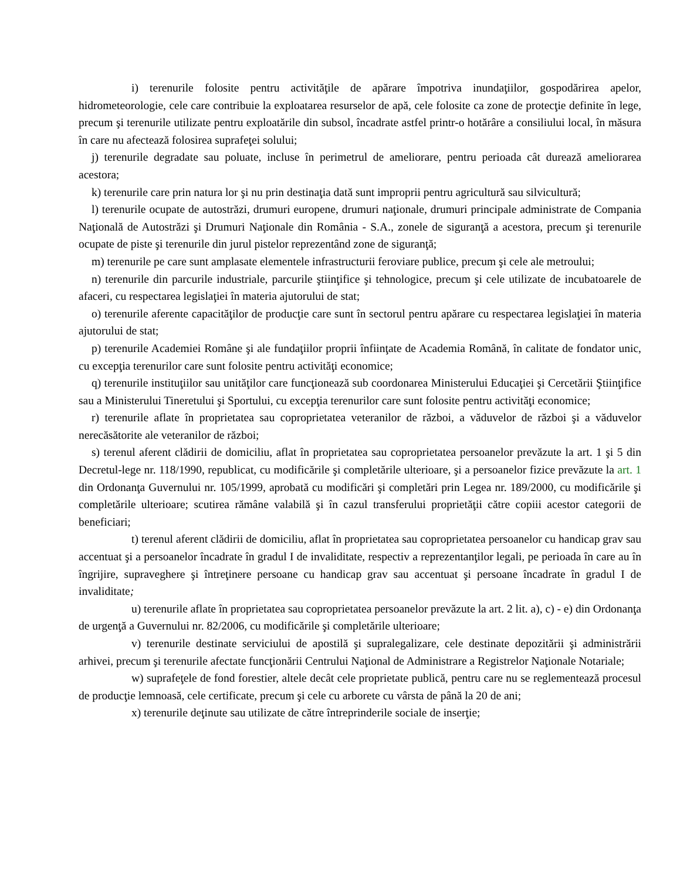i) terenurile folosite pentru activităţile de apărare împotriva inundaţiilor, gospodărirea apelor, hidrometeorologie, cele care contribuie la exploatarea resurselor de apă, cele folosite ca zone de protecţie definite în lege, precum şi terenurile utilizate pentru exploatările din subsol, încadrate astfel printr-o hotărâre a consiliului local, în măsura în care nu afectează folosirea suprafeţei solului;
j) terenurile degradate sau poluate, incluse în perimetrul de ameliorare, pentru perioada cât durează ameliorarea acestora;
k) terenurile care prin natura lor şi nu prin destinaţia dată sunt improprii pentru agricultură sau silvicultură;
l) terenurile ocupate de autostrăzi, drumuri europene, drumuri naţionale, drumuri principale administrate de Compania Naţională de Autostrăzi şi Drumuri Naţionale din România - S.A., zonele de siguranţă a acestora, precum şi terenurile ocupate de piste şi terenurile din jurul pistelor reprezentând zone de siguranţă;
m) terenurile pe care sunt amplasate elementele infrastructurii feroviare publice, precum şi cele ale metroului;
n) terenurile din parcurile industriale, parcurile ştiinţifice şi tehnologice, precum şi cele utilizate de incubatoarele de afaceri, cu respectarea legislaţiei în materia ajutorului de stat;
o) terenurile aferente capacităţilor de producţie care sunt în sectorul pentru apărare cu respectarea legislaţiei în materia ajutorului de stat;
p) terenurile Academiei Române şi ale fundaţiilor proprii înfiinţate de Academia Română, în calitate de fondator unic, cu excepţia terenurilor care sunt folosite pentru activităţi economice;
q) terenurile instituţiilor sau unităţilor care funcţionează sub coordonarea Ministerului Educaţiei şi Cercetării Ştiinţifice sau a Ministerului Tineretului şi Sportului, cu excepţia terenurilor care sunt folosite pentru activităţi economice;
r) terenurile aflate în proprietatea sau coproprietatea veteranilor de război, a văduvelor de război şi a văduvelor nerecăsătorite ale veteranilor de război;
s) terenul aferent clădirii de domiciliu, aflat în proprietatea sau coproprietatea persoanelor prevăzute la art. 1 şi 5 din Decretul-lege nr. 118/1990, republicat, cu modificările şi completările ulterioare, şi a persoanelor fizice prevăzute la art. 1 din Ordonanţa Guvernului nr. 105/1999, aprobată cu modificări şi completări prin Legea nr. 189/2000, cu modificările şi completările ulterioare; scutirea rămâne valabilă şi în cazul transferului proprietăţii către copiii acestor categorii de beneficiari;
t) terenul aferent clădirii de domiciliu, aflat în proprietatea sau coproprietatea persoanelor cu handicap grav sau accentuat şi a persoanelor încadrate în gradul I de invaliditate, respectiv a reprezentanţilor legali, pe perioada în care au în îngrijire, supraveghere şi întreţinere persoane cu handicap grav sau accentuat şi persoane încadrate în gradul I de invaliditate;
u) terenurile aflate în proprietatea sau coproprietatea persoanelor prevăzute la art. 2 lit. a), c) - e) din Ordonanţa de urgenţă a Guvernului nr. 82/2006, cu modificările şi completările ulterioare;
v) terenurile destinate serviciului de apostilă şi supralegalizare, cele destinate depozitării şi administrării arhivei, precum şi terenurile afectate funcţionării Centrului Naţional de Administrare a Registrelor Naţionale Notariale;
w) suprafeţele de fond forestier, altele decât cele proprietate publică, pentru care nu se reglementează procesul de producţie lemnoasă, cele certificate, precum şi cele cu arborete cu vârsta de până la 20 de ani;
x) terenurile deţinute sau utilizate de către întreprinderile sociale de inserţie;